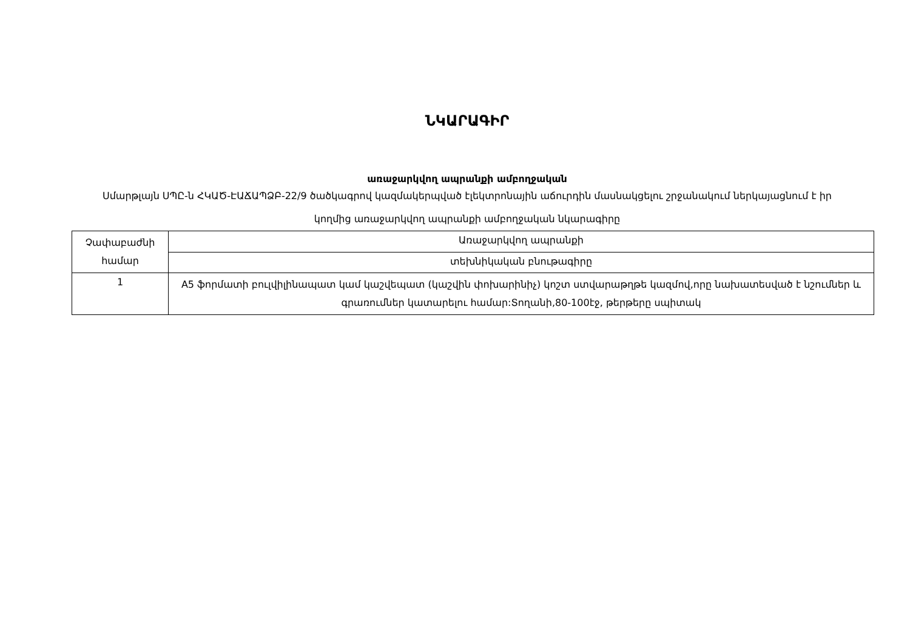ՆԿԱՐԱԳԻՐ
առաջարկվող ապրանքի ամբողջական
Սմարթլայն ՍՊԸ-ն ՀԿԱԾ-ԷԱՃԱՊՁԲ-22/9 ծածկագրով կազմակերպված էլեկտրոնային աճուրդին մասնակցելու շրջանակում ներկայացնում է իր կողմից առաջարկվող ապրանքի ամբողջական նկարագիրը
| Չափաբաժնի համար | Առաջարկվող ապրանքի |
| | տեխնիկական բնութագիրը |
| 1 | A5 ֆորմատի բուլվիլինապատ կամ կաշվեպատ (կաշվին փոխարինիչ) կոշտ ստվարաթղթե կազմով,որը նախատեսված է նշումներ և գրառումներ կատարելու համար:Տողանի,80-100էջ, թերթերը սպիտակ |